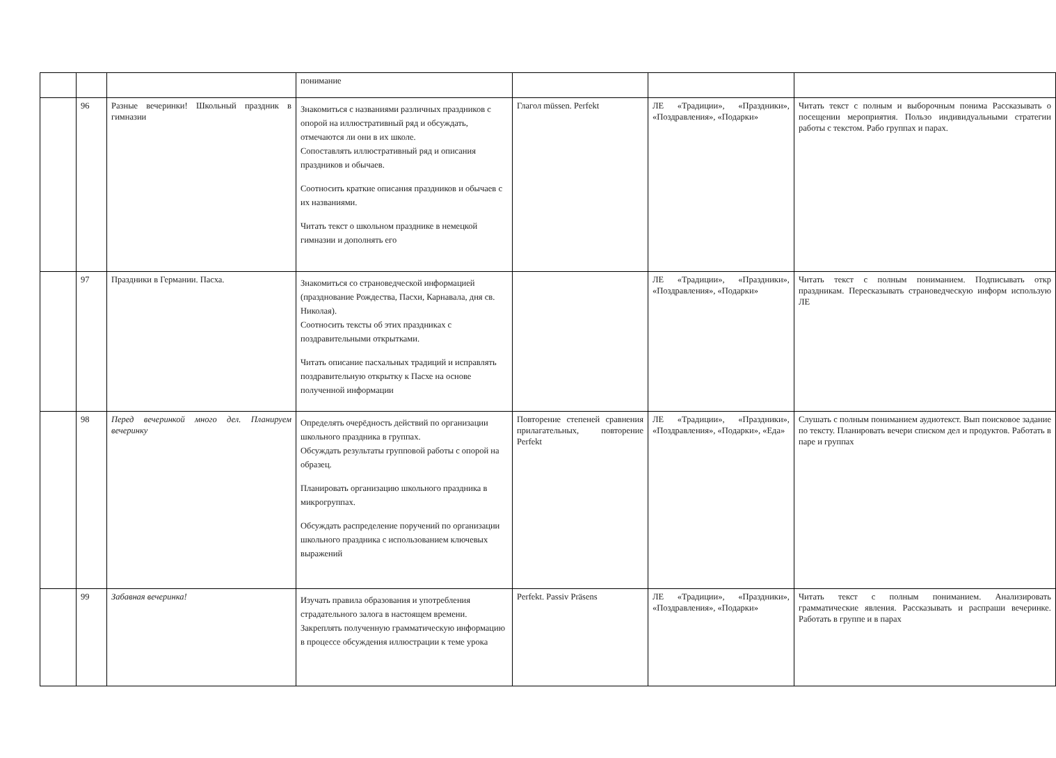| | | | понимание | | | |
| | 96 | Разные вечеринки! Школьный праздник в гимназии | Знакомиться с названиями различных праздников с опорой на иллюстративный ряд и обсуждать, отмечаются ли они в их школе. Сопоставлять иллюстративный ряд и описания праздников и обычаев. Соотносить краткие описания праздников и обычаев с их названиями. Читать текст о школьном празднике в немецкой гимназии и дополнять его | Глагол müssen. Perfekt | ЛЕ «Традиции», «Праздники», «Поздравления», «Подарки» | Читать текст с полным и выборочным понима Рассказывать о посещении мероприятия. Пользо индивидуальными стратегии работы с текстом. Рабо группах и парах. |
| | 97 | Праздники в Германии. Пасха. | Знакомиться со страноведческой информацией (празднование Рождества, Пасхи, Карнавала, дня св. Николая). Соотносить тексты об этих праздниках с поздравительными открытками. Читать описание пасхальных традиций и исправлять поздравительную открытку к Пасхе на основе полученной информации | | ЛЕ «Традиции», «Праздники», «Поздравления», «Подарки» | Читать текст с полным пониманием. Подписывать откр праздникам. Пересказывать страноведческую информ использую ЛЕ |
| | 98 | Перед вечеринкой много дел. Планируем вечеринку | Определять очерёдность действий по организации школьного праздника в группах. Обсуждать результаты групповой работы с опорой на образец. Планировать организацию школьного праздника в микрогруппах. Обсуждать распределение поручений по организации школьного праздника с использованием ключевых выражений | Повторение степеней сравнения прилагательных, повторение Perfekt | ЛЕ «Традиции», «Праздники», «Поздравления», «Подарки», «Еда» | Слушать с полным пониманием аудиотекст. Вып поисковое задание по тексту. Планировать вечери списком дел и продуктов. Работать в паре и группах |
| | 99 | Забавная вечеринка! | Изучать правила образования и употребления страдательного залога в настоящем времени. Закреплять полученную грамматическую информацию в процессе обсуждения иллюстрации к теме урока | Perfekt. Passiv Präsens | ЛЕ «Традиции», «Праздники», «Поздравления», «Подарки» | Читать текст с полным пониманием. Анализировать грамматические явления. Рассказывать и распраши вечеринке. Работать в группе и в парах |